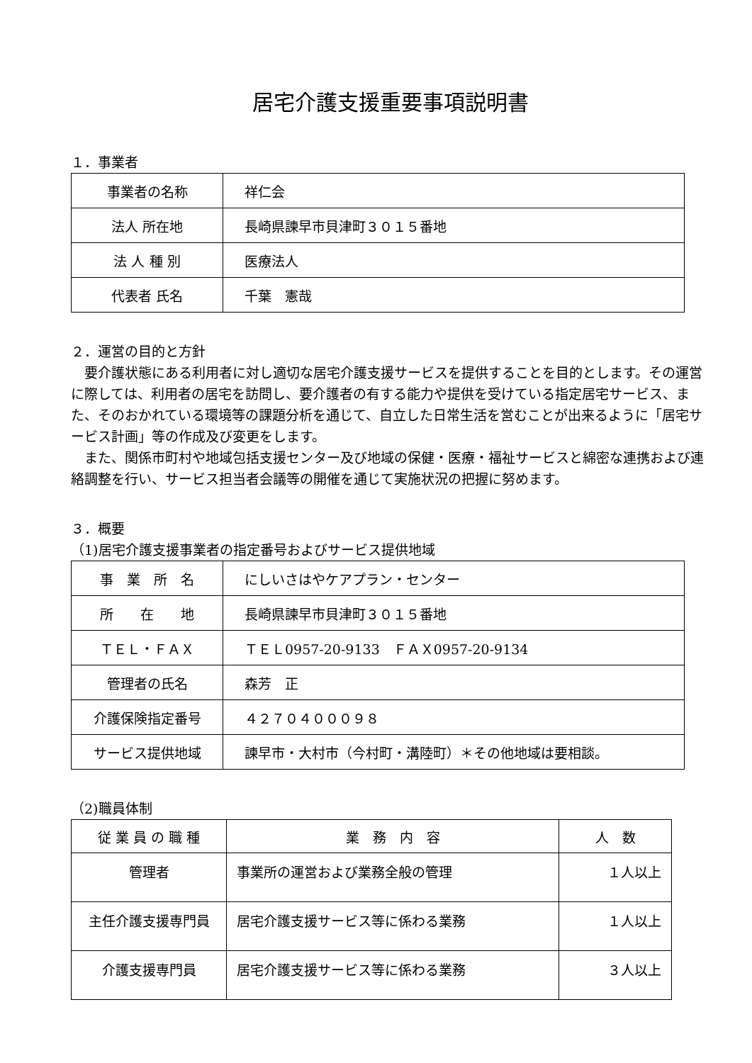居宅介護支援重要事項説明書
１．事業者
| 事業者の名称 | 祥仁会 |
| 法人 所在地 | 長崎県諫早市貝津町３０１５番地 |
| 法 人 種 別 | 医療法人 |
| 代表者 氏名 | 千葉 憲哉 |
２．運営の目的と方針
要介護状態にある利用者に対し適切な居宅介護支援サービスを提供することを目的とします。その運営に際しては、利用者の居宅を訪問し、要介護者の有する能力や提供を受けている指定居宅サービス、また、そのおかれている環境等の課題分析を通じて、自立した日常生活を営むことが出来るように「居宅サービス計画」等の作成及び変更をします。
また、関係市町村や地域包括支援センター及び地域の保健・医療・福祉サービスと綿密な連携および連絡調整を行い、サービス担当者会議等の開催を通じて実施状況の把握に努めます。
３．概要
（1)居宅介護支援事業者の指定番号およびサービス提供地域
| 事 業 所 名 | にしいさはやケアプラン・センター |
| 所 在 地 | 長崎県諫早市貝津町３０１５番地 |
| ＴＥＬ・ＦＡＸ | ＴＥＬ0957-20-9133 ＦＡＸ0957-20-9134 |
| 管理者の氏名 | 森芳 正 |
| 介護保険指定番号 | ４２７０４０００９８ |
| サービス提供地域 | 諫早市・大村市（今村町・溝陸町）＊その他地域は要相談。 |
（2)職員体制
| 従 業 員 の 職 種 | 業 務 内 容 | 人 数 |
| 管理者 | 事業所の運営および業務全般の管理 | １人以上 |
| 主任介護支援専門員 | 居宅介護支援サービス等に係わる業務 | １人以上 |
| 介護支援専門員 | 居宅介護支援サービス等に係わる業務 | ３人以上 |